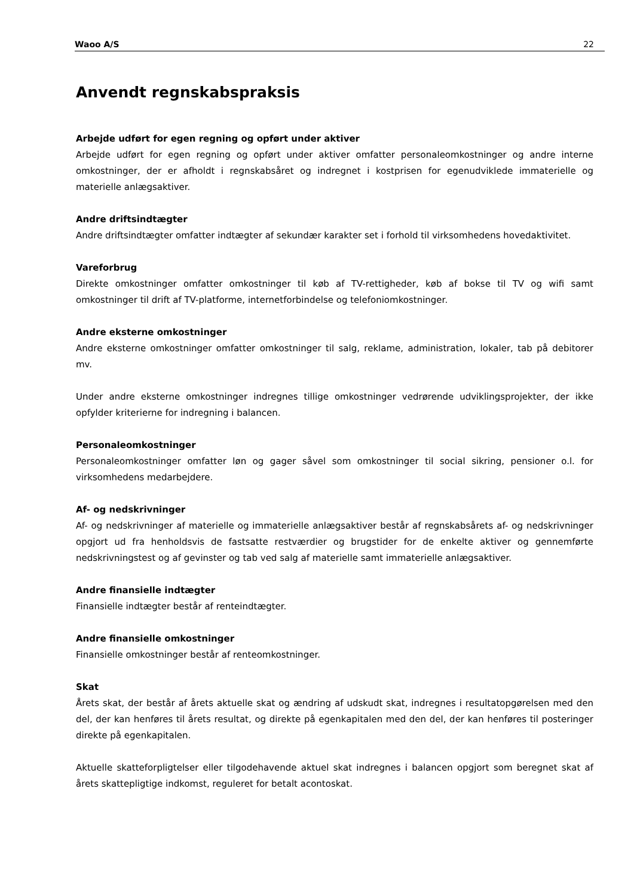Waoo A/S 22
Anvendt regnskabspraksis
Arbejde udført for egen regning og opført under aktiver
Arbejde udført for egen regning og opført under aktiver omfatter personaleomkostninger og andre interne omkostninger, der er afholdt i regnskabsåret og indregnet i kostprisen for egenudviklede immaterielle og materielle anlægsaktiver.
Andre driftsindtægter
Andre driftsindtægter omfatter indtægter af sekundær karakter set i forhold til virksomhedens hovedaktivitet.
Vareforbrug
Direkte omkostninger omfatter omkostninger til køb af TV-rettigheder, køb af bokse til TV og wifi samt omkostninger til drift af TV-platforme, internetforbindelse og telefoniomkostninger.
Andre eksterne omkostninger
Andre eksterne omkostninger omfatter omkostninger til salg, reklame, administration, lokaler, tab på debitorer mv.
Under andre eksterne omkostninger indregnes tillige omkostninger vedrørende udviklingsprojekter, der ikke opfylder kriterierne for indregning i balancen.
Personaleomkostninger
Personaleomkostninger omfatter løn og gager såvel som omkostninger til social sikring, pensioner o.l. for virksomhedens medarbejdere.
Af- og nedskrivninger
Af- og nedskrivninger af materielle og immaterielle anlægsaktiver består af regnskabsårets af- og nedskrivninger opgjort ud fra henholdsvis de fastsatte restværdier og brugstider for de enkelte aktiver og gennemførte nedskrivningstest og af gevinster og tab ved salg af materielle samt immaterielle anlægsaktiver.
Andre finansielle indtægter
Finansielle indtægter består af renteindtægter.
Andre finansielle omkostninger
Finansielle omkostninger består af renteomkostninger.
Skat
Årets skat, der består af årets aktuelle skat og ændring af udskudt skat, indregnes i resultatopgørelsen med den del, der kan henføres til årets resultat, og direkte på egenkapitalen med den del, der kan henføres til posteringer direkte på egenkapitalen.
Aktuelle skatteforpligtelser eller tilgodehavende aktuel skat indregnes i balancen opgjort som beregnet skat af årets skattepligtige indkomst, reguleret for betalt acontoskat.